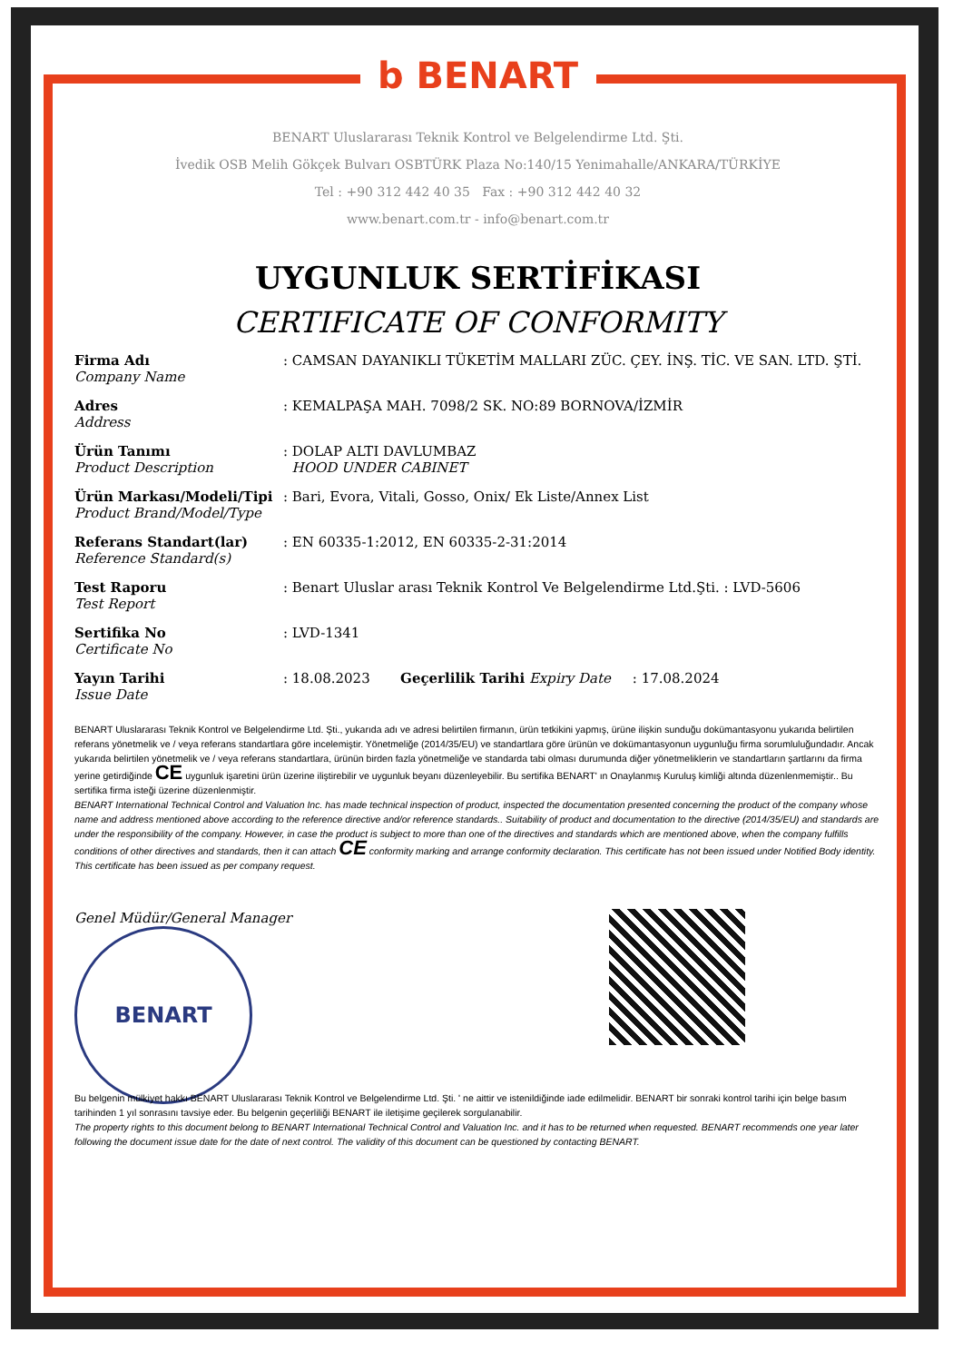b BENART
BENART Uluslararası Teknik Kontrol ve Belgelendirme Ltd. Şti.
İvedik OSB Melih Gökçek Bulvarı OSBTÜRK Plaza No:140/15 Yenimahalle/ANKARA/TÜRKİYE
Tel : +90 312 442 40 35 Fax : +90 312 442 40 32
www.benart.com.tr - info@benart.com.tr
UYGUNLUK SERTİFİKASI
CERTIFICATE OF CONFORMITY
| Firma Adı Company Name | : CAMSAN DAYANIKLI TÜKETİM MALLARI ZÜC. ÇEY. İNŞ. TİC. VE SAN. LTD. ŞTİ. |
| Adres Address | : KEMALPAŞA MAH. 7098/2 SK. NO:89 BORNOVA/İZMİR |
| Ürün Tanımı Product Description | : DOLAP ALTI DAVLUMBAZ HOOD UNDER CABINET |
| Ürün Markası/Modeli/Tipi Product Brand/Model/Type | : Bari, Evora, Vitali, Gosso, Onix/ Ek Liste/Annex List |
| Referans Standart(lar) Reference Standard(s) | : EN 60335-1:2012, EN 60335-2-31:2014 |
| Test Raporu Test Report | : Benart Uluslar arası Teknik Kontrol Ve Belgelendirme Ltd.Şti. : LVD-5606 |
| Sertifika No Certificate No | : LVD-1341 |
| Yayın Tarihi Issue Date | : 18.08.2023 Geçerlilik Tarihi Expiry Date : 17.08.2024 |
BENART Uluslararası Teknik Kontrol ve Belgelendirme Ltd. Şti., yukarıda adı ve adresi belirtilen firmanın, ürün tetkikini yapmış, ürüne ilişkin sunduğu dokümantasyonu yukarıda belirtilen referans yönetmelik ve / veya referans standartlara göre incelemiştir. Yönetmeliğe (2014/35/EU) ve standartlara göre ürünün ve dokümantasyonun uygunluğu firma sorumluluğundadır. Ancak yukarıda belirtilen yönetmelik ve / veya referans standartlara, ürünün birden fazla yönetmeliğe ve standarda tabi olması durumunda diğer yönetmeliklerin ve standartların şartlarını da firma yerine getirdiğinde CE uygunluk işaretini ürün üzerine iliştirebilir ve uygunluk beyanı düzenleyebilir. Bu sertifika BENART' ın Onaylanmış Kuruluş kimliği altında düzenlenmemiştir.. Bu sertifika firma isteği üzerine düzenlenmiştir.
BENART International Technical Control and Valuation Inc. has made technical inspection of product, inspected the documentation presented concerning the product of the company whose name and address mentioned above according to the reference directive and/or reference standards.. Suitability of product and documentation to the directive (2014/35/EU) and standards are under the responsibility of the company. However, in case the product is subject to more than one of the directives and standards which are mentioned above, when the company fulfills conditions of other directives and standards, then it can attach CE conformity marking and arrange conformity declaration. This certificate has not been issued under Notified Body identity. This certificate has been issued as per company request.
Genel Müdür/General Manager
BENART
Bu belgenin mülkiyet hakkı BENART Uluslararası Teknik Kontrol ve Belgelendirme Ltd. Şti. ' ne aittir ve istenildiğinde iade edilmelidir. BENART bir sonraki kontrol tarihi için belge basım tarihinden 1 yıl sonrasını tavsiye eder. Bu belgenin geçerliliği BENART ile iletişime geçilerek sorgulanabilir.
The property rights to this document belong to BENART International Technical Control and Valuation Inc. and it has to be returned when requested. BENART recommends one year later following the document issue date for the date of next control. The validity of this document can be questioned by contacting BENART.